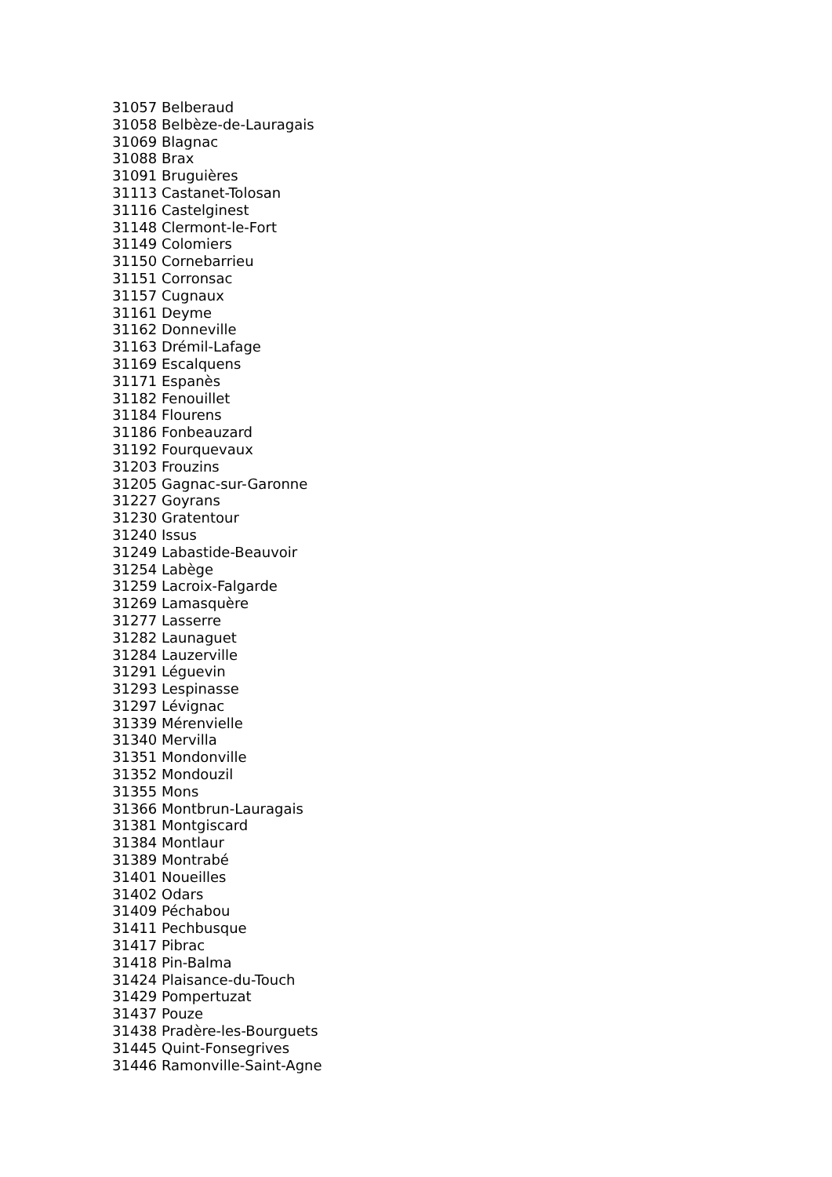31057 Belberaud
31058 Belbèze-de-Lauragais
31069 Blagnac
31088 Brax
31091 Bruguières
31113 Castanet-Tolosan
31116 Castelginest
31148 Clermont-le-Fort
31149 Colomiers
31150 Cornebarrieu
31151 Corronsac
31157 Cugnaux
31161 Deyme
31162 Donneville
31163 Drémil-Lafage
31169 Escalquens
31171 Espanès
31182 Fenouillet
31184 Flourens
31186 Fonbeauzard
31192 Fourquevaux
31203 Frouzins
31205 Gagnac-sur-Garonne
31227 Goyrans
31230 Gratentour
31240 Issus
31249 Labastide-Beauvoir
31254 Labège
31259 Lacroix-Falgarde
31269 Lamasquère
31277 Lasserre
31282 Launaguet
31284 Lauzerville
31291 Léguevin
31293 Lespinasse
31297 Lévignac
31339 Mérenvielle
31340 Mervilla
31351 Mondonville
31352 Mondouzil
31355 Mons
31366 Montbrun-Lauragais
31381 Montgiscard
31384 Montlaur
31389 Montrabé
31401 Noueilles
31402 Odars
31409 Péchabou
31411 Pechbusque
31417 Pibrac
31418 Pin-Balma
31424 Plaisance-du-Touch
31429 Pompertuzat
31437 Pouze
31438 Pradère-les-Bourguets
31445 Quint-Fonsegrives
31446 Ramonville-Saint-Agne